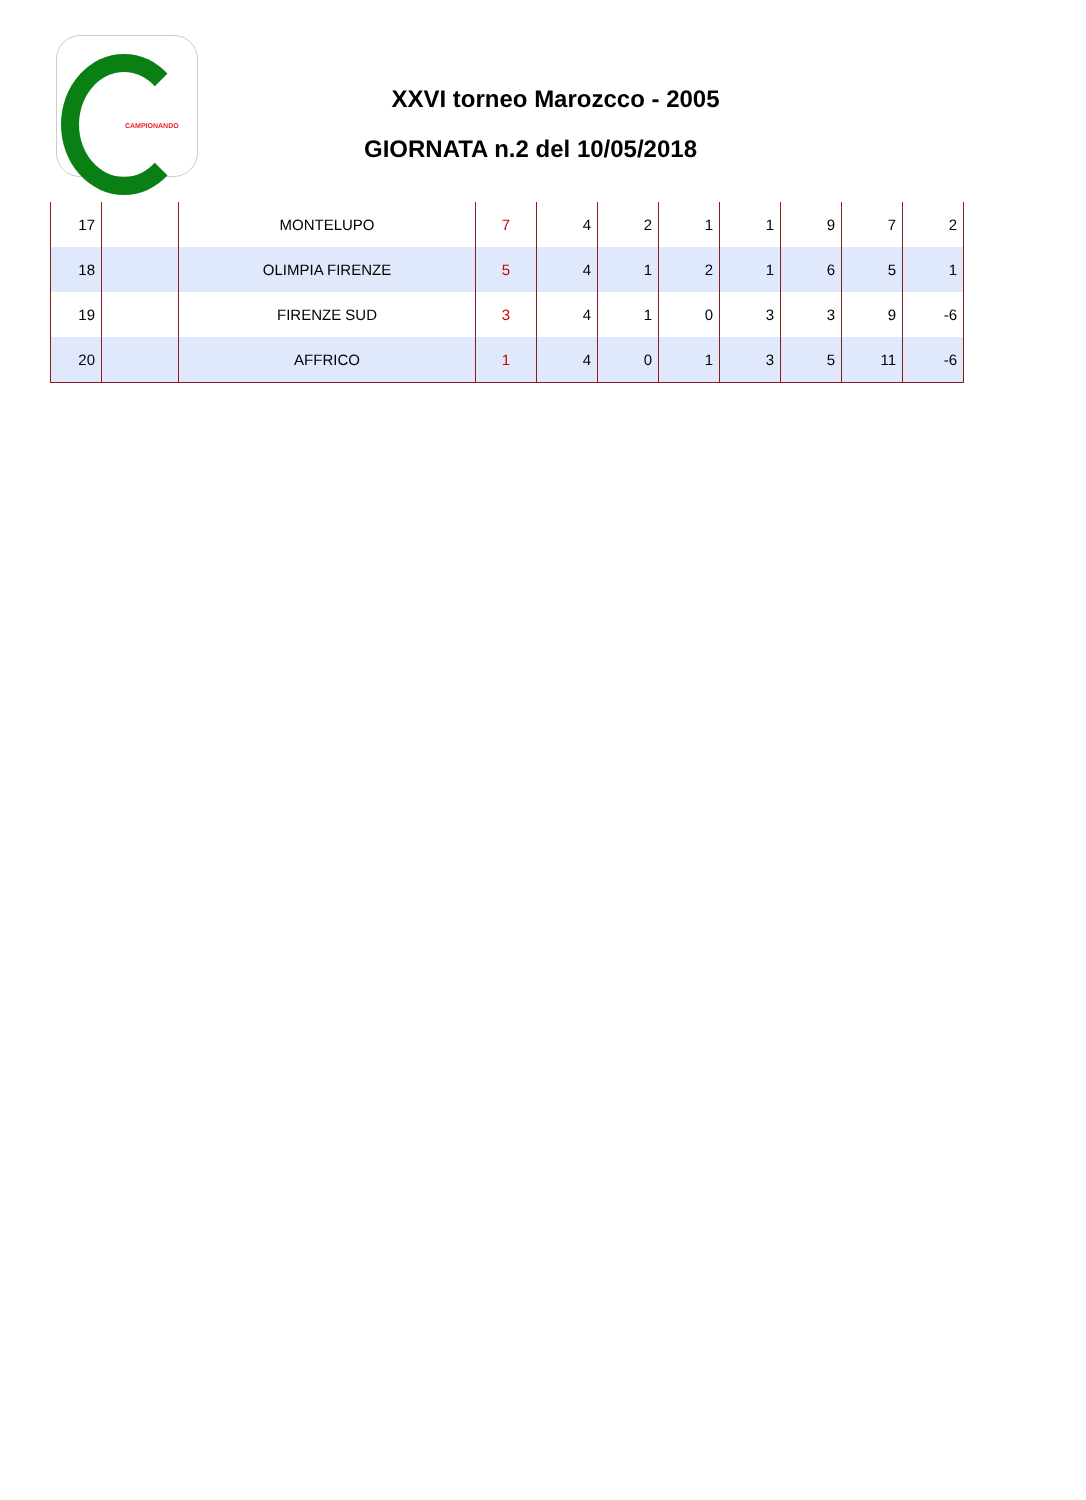CAMPIONANDO
XXVI torneo Marozcco - 2005
GIORNATA n.2 del 10/05/2018
| 17 | | MONTELUPO | 7 | 4 | 2 | 1 | 1 | 9 | 7 | 2 |
| 18 | | OLIMPIA FIRENZE | 5 | 4 | 1 | 2 | 1 | 6 | 5 | 1 |
| 19 | | FIRENZE SUD | 3 | 4 | 1 | 0 | 3 | 3 | 9 | -6 |
| 20 | | AFFRICO | 1 | 4 | 0 | 1 | 3 | 5 | 11 | -6 |